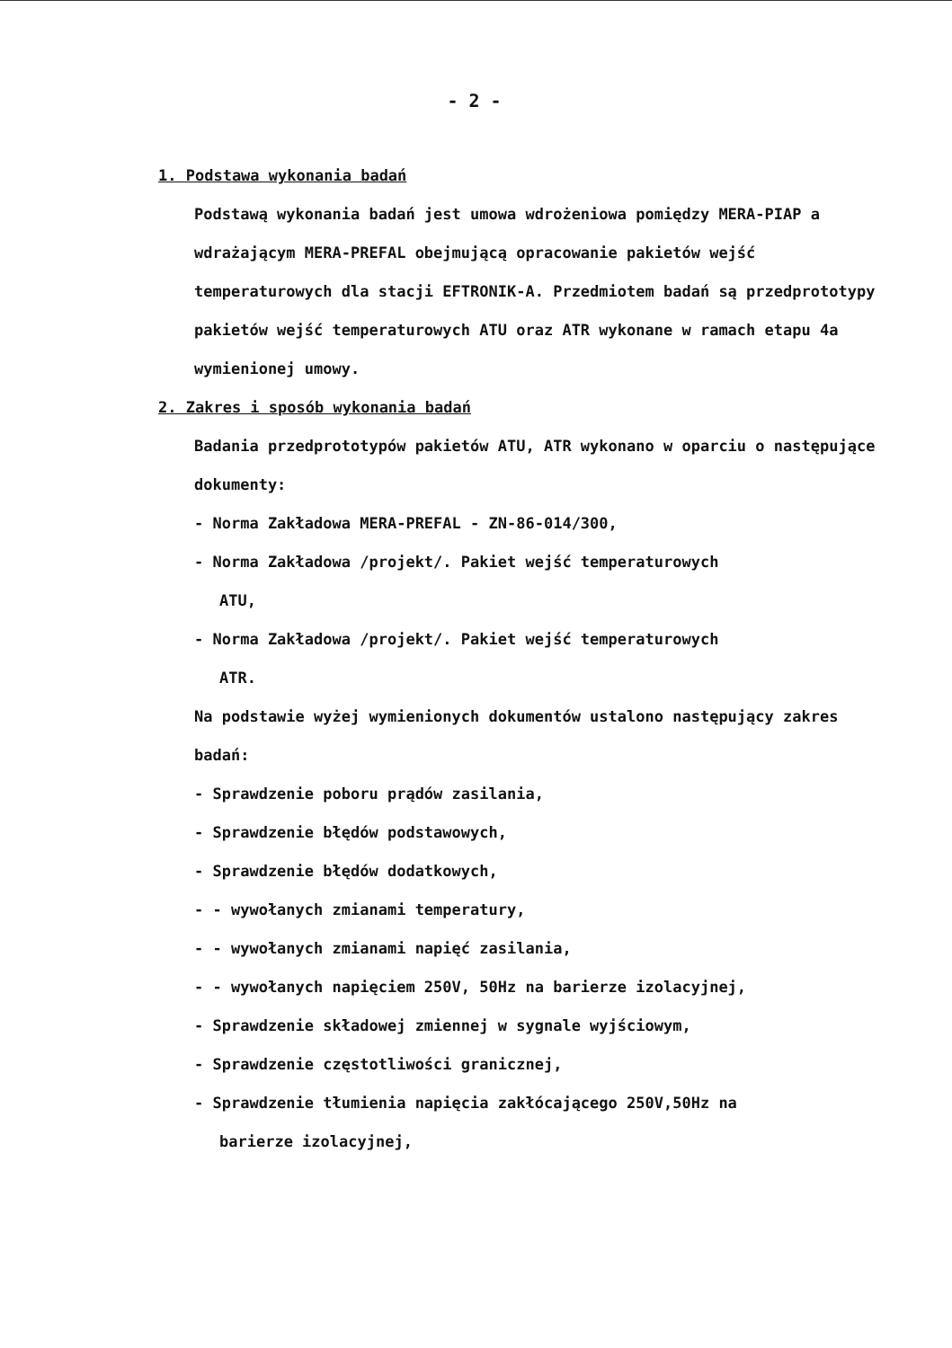- 2 -
1. Podstawa wykonania badań
Podstawą wykonania badań jest umowa wdrożeniowa pomiędzy MERA-PIAP a wdrażającym MERA-PREFAL obejmującą opracowanie pakietów wejść temperaturowych dla stacji EFTRONIK-A. Przedmiotem badań są przedprototypy pakietów wejść temperaturowych ATU oraz ATR wykonane w ramach etapu 4a wymienionej umowy.
2. Zakres i sposób wykonania badań
Badania przedprototypów pakietów ATU, ATR wykonano w oparciu o następujące dokumenty:
- Norma Zakładowa MERA-PREFAL - ZN-86-014/300,
- Norma Zakładowa /projekt/. Pakiet wejść temperaturowych
ATU,
- Norma Zakładowa /projekt/. Pakiet wejść temperaturowych
ATR.
Na podstawie wyżej wymienionych dokumentów ustalono następujący zakres badań:
- Sprawdzenie poboru prądów zasilania,
- Sprawdzenie błędów podstawowych,
- Sprawdzenie błędów dodatkowych,
- - wywołanych zmianami temperatury,
- - wywołanych zmianami napięć zasilania,
- - wywołanych napięciem 250V, 50Hz na barierze izolacyjnej,
- Sprawdzenie składowej zmiennej w sygnale wyjściowym,
- Sprawdzenie częstotliwości granicznej,
- Sprawdzenie tłumienia napięcia zakłócającego 250V,50Hz na
barierze izolacyjnej,